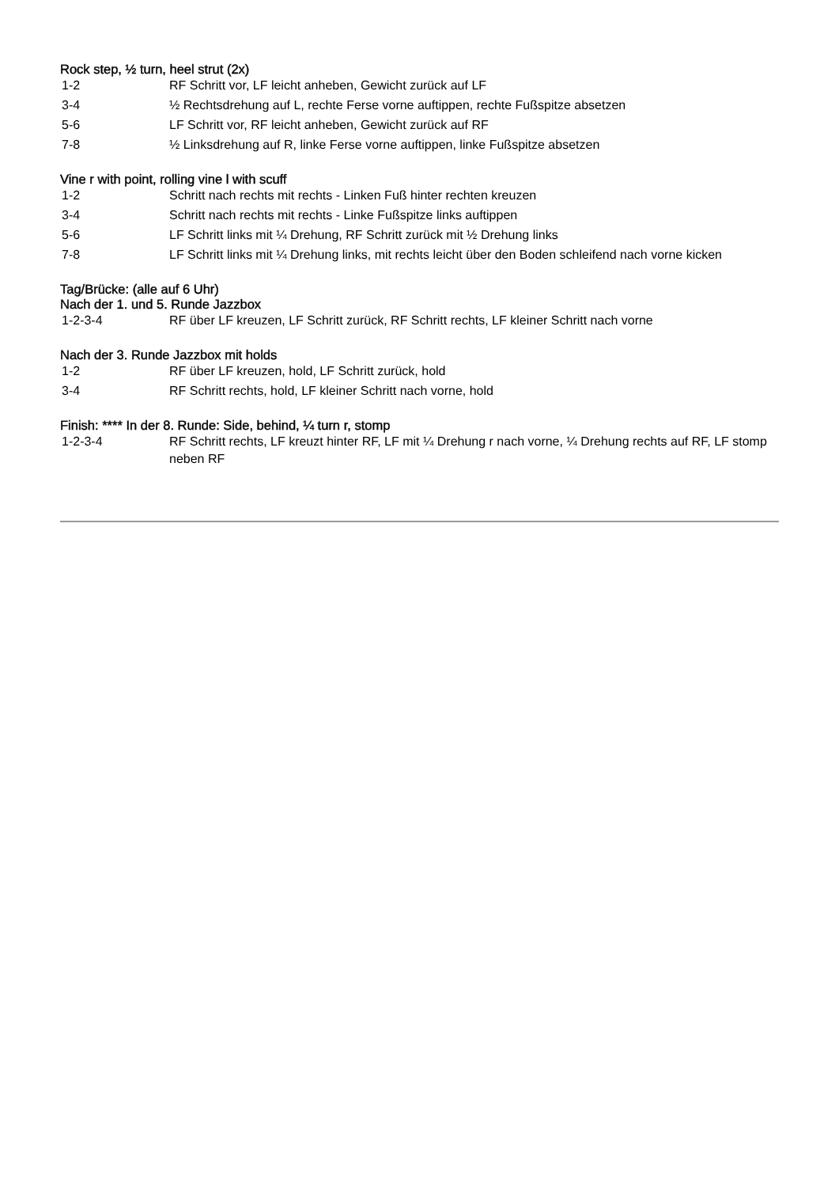Rock step, ½ turn, heel strut (2x)
| 1-2 | RF Schritt vor, LF leicht anheben, Gewicht zurück auf LF |
| 3-4 | ½ Rechtsdrehung auf L, rechte Ferse vorne auftippen, rechte Fußspitze absetzen |
| 5-6 | LF Schritt vor, RF leicht anheben, Gewicht zurück auf RF |
| 7-8 | ½ Linksdrehung auf R, linke Ferse vorne auftippen, linke Fußspitze absetzen |
Vine r with point, rolling vine l with scuff
| 1-2 | Schritt nach rechts mit rechts - Linken Fuß hinter rechten kreuzen |
| 3-4 | Schritt nach rechts mit rechts - Linke Fußspitze links auftippen |
| 5-6 | LF Schritt links mit ¼ Drehung, RF Schritt zurück mit ½ Drehung links |
| 7-8 | LF Schritt links mit ¼ Drehung links, mit rechts leicht über den Boden schleifend nach vorne kicken |
Tag/Brücke: (alle auf 6 Uhr)
Nach der 1. und 5. Runde Jazzbox
| 1-2-3-4 | RF über LF kreuzen, LF Schritt zurück, RF Schritt rechts, LF kleiner Schritt nach vorne |
Nach der 3. Runde Jazzbox mit holds
| 1-2 | RF über LF kreuzen, hold, LF Schritt zurück, hold |
| 3-4 | RF Schritt rechts, hold, LF kleiner Schritt nach vorne, hold |
Finish: **** In der 8. Runde: Side, behind, ¼ turn r, stomp
| 1-2-3-4 | RF Schritt rechts, LF kreuzt hinter RF, LF mit ¼ Drehung r nach vorne, ¼ Drehung rechts auf RF, LF stomp neben RF |